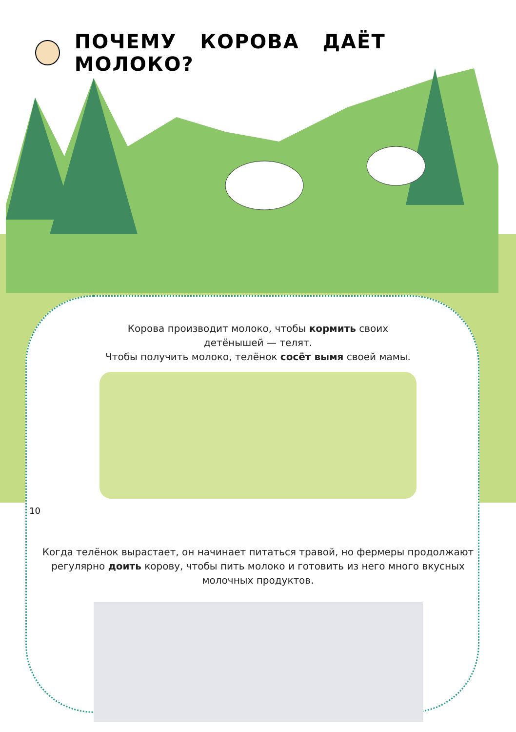ПОЧЕМУ КОРОВА ДАЁТ МОЛОКО?
Корова производит молоко, чтобы кормить своих
детёнышей — телят.
Чтобы получить молоко, телёнок сосёт вымя своей мамы.
10
Когда телёнок вырастает, он начинает питаться травой, но фермеры продолжают регулярно доить корову, чтобы пить молоко и готовить из него много вкусных молочных продуктов.